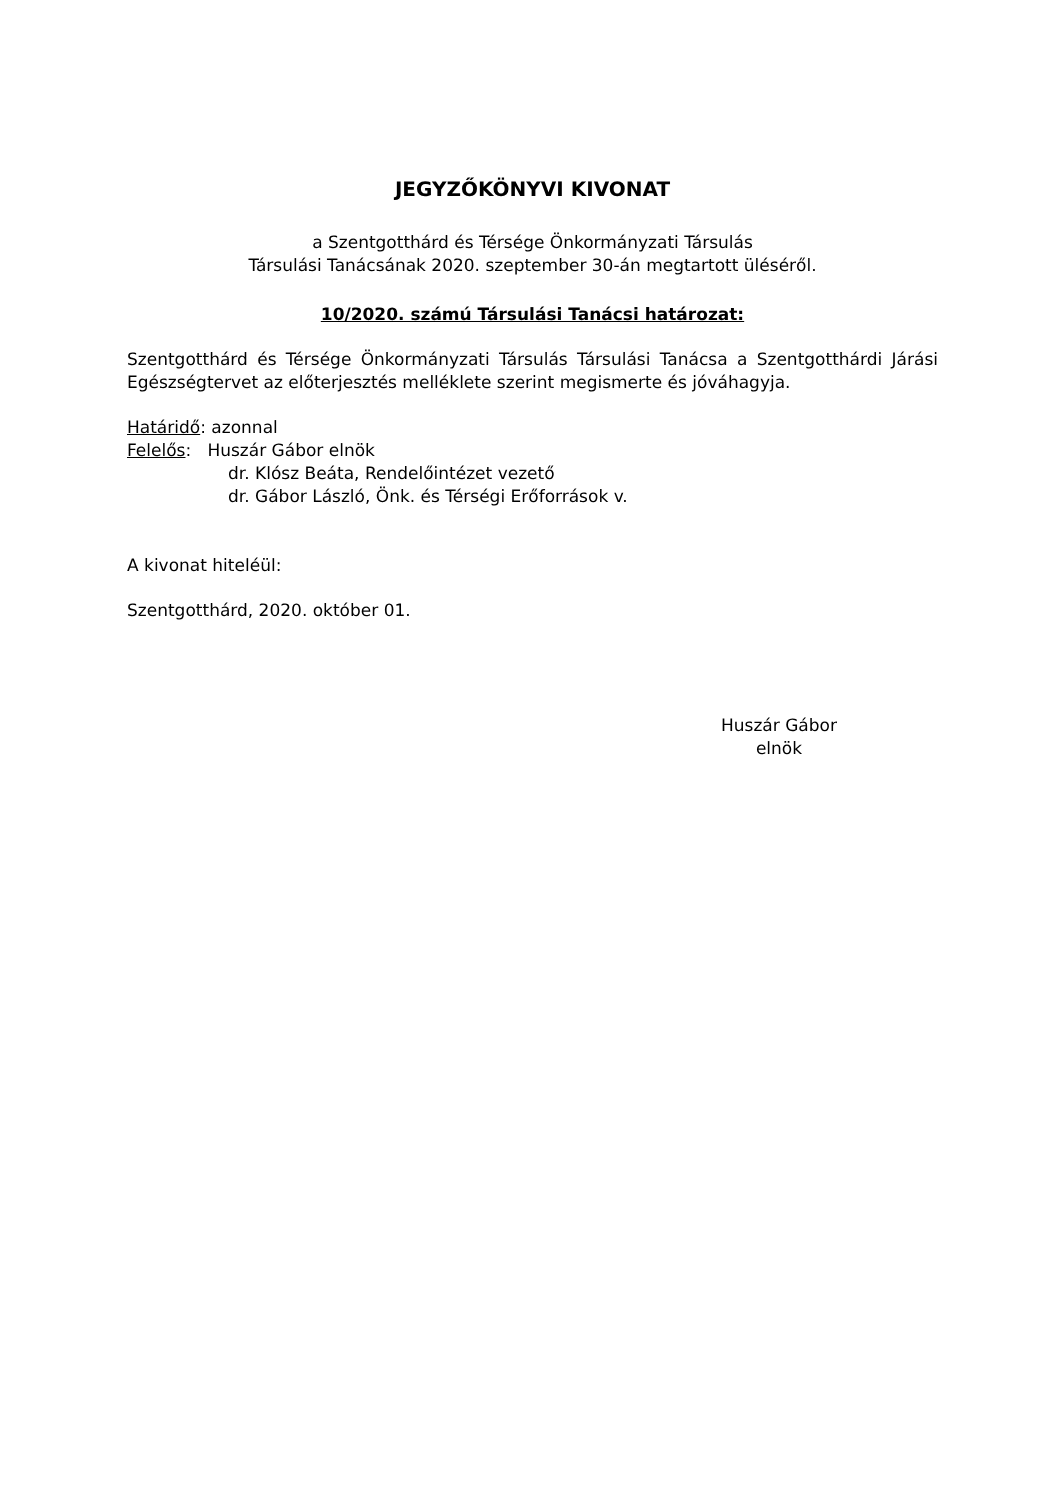JEGYZŐKÖNYVI KIVONAT
a Szentgotthárd és Térsége Önkormányzati Társulás
Társulási Tanácsának 2020. szeptember 30-án megtartott üléséről.
10/2020. számú Társulási Tanácsi határozat:
Szentgotthárd és Térsége Önkormányzati Társulás Társulási Tanácsa a Szentgotthárdi Járási Egészségtervet az előterjesztés melléklete szerint megismerte és jóváhagyja.
Határidő: azonnal
Felelős: Huszár Gábor elnök
dr. Klósz Beáta, Rendelőintézet vezető
dr. Gábor László, Önk. és Térségi Erőforrások v.
A kivonat hiteléül:
Szentgotthárd, 2020. október 01.
Huszár Gábor
elnök